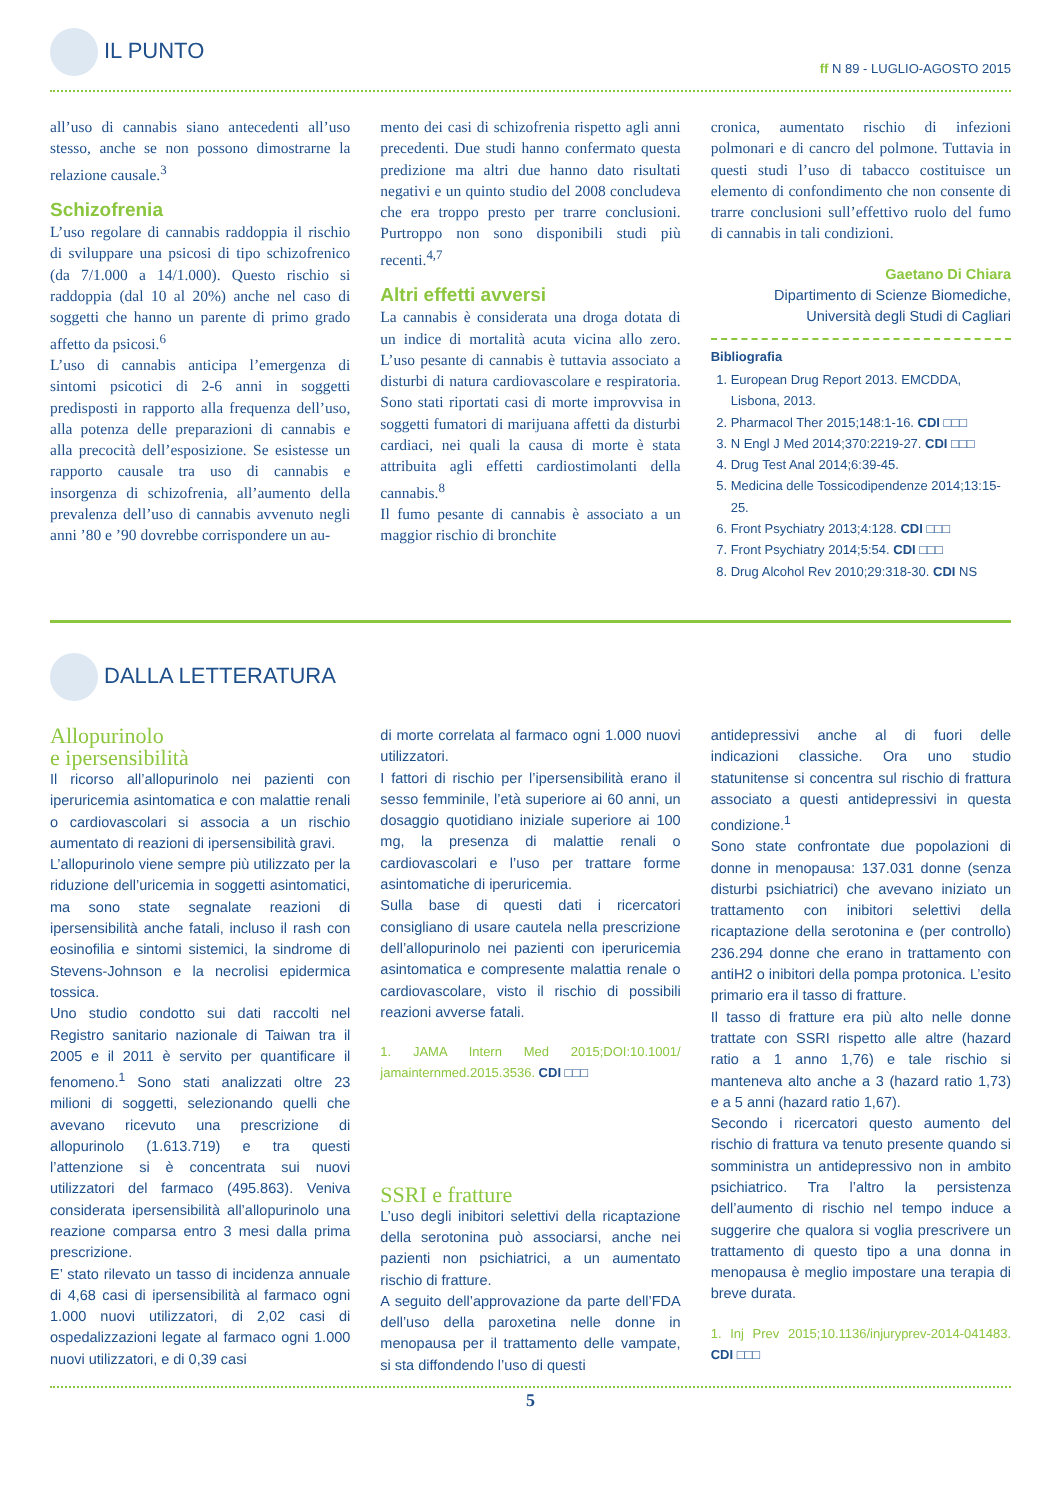IL PUNTO
ff N 89 - LUGLIO-AGOSTO 2015
all’uso di cannabis siano antecedenti all’uso stesso, anche se non possono dimostrarne la relazione causale.<sup>3</sup>
Schizofrenia
L’uso regolare di cannabis raddoppia il rischio di sviluppare una psicosi di tipo schizofrenico (da 7/1.000 a 14/1.000). Questo rischio si raddoppia (dal 10 al 20%) anche nel caso di soggetti che hanno un parente di primo grado affetto da psicosi.<sup>6</sup>
L’uso di cannabis anticipa l’emergenza di sintomi psicotici di 2-6 anni in soggetti predisposti in rapporto alla frequenza dell’uso, alla potenza delle preparazioni di cannabis e alla precocità dell’esposizione. Se esistesse un rapporto causale tra uso di cannabis e insorgenza di schizofrenia, all’aumento della prevalenza dell’uso di cannabis avvenuto negli anni ’80 e ’90 dovrebbe corrispondere un au-
mento dei casi di schizofrenia rispetto agli anni precedenti. Due studi hanno confermato questa predizione ma altri due hanno dato risultati negativi e un quinto studio del 2008 concludeva che era troppo presto per trarre conclusioni. Purtroppo non sono disponibili studi più recenti.<sup>4,7</sup>
Altri effetti avversi
La cannabis è considerata una droga dotata di un indice di mortalità acuta vicina allo zero. L’uso pesante di cannabis è tuttavia associato a disturbi di natura cardiovascolare e respiratoria. Sono stati riportati casi di morte improvvisa in soggetti fumatori di marijuana affetti da disturbi cardiaci, nei quali la causa di morte è stata attribuita agli effetti cardiostimolanti della cannabis.<sup>8</sup>
Il fumo pesante di cannabis è associato a un maggior rischio di bronchite
cronica, aumentato rischio di infezioni polmonari e di cancro del polmone. Tuttavia in questi studi l’uso di tabacco costituisce un elemento di confondimento che non consente di trarre conclusioni sull’effettivo ruolo del fumo di cannabis in tali condizioni.
Gaetano Di Chiara
Dipartimento di Scienze Biomediche,
Università degli Studi di Cagliari
Bibliografia
1. European Drug Report 2013. EMCDDA, Lisbona, 2013.
2. Pharmacol Ther 2015;148:1-16. CDI □□□
3. N Engl J Med 2014;370:2219-27. CDI □□□
4. Drug Test Anal 2014;6:39-45.
5. Medicina delle Tossicodipendenze 2014;13:15-25.
6. Front Psychiatry 2013;4:128. CDI □□□
7. Front Psychiatry 2014;5:54. CDI □□□
8. Drug Alcohol Rev 2010;29:318-30. CDI NS
DALLA LETTERATURA
Allopurinolo
e ipersensibilità
Il ricorso all’allopurinolo nei pazienti con iperuricemia asintomatica e con malattie renali o cardiovascolari si associa a un rischio aumentato di reazioni di ipersensibilità gravi.
L’allopurinolo viene sempre più utilizzato per la riduzione dell’uricemia in soggetti asintomatici, ma sono state segnalate reazioni di ipersensibilità anche fatali, incluso il rash con eosinofilia e sintomi sistemici, la sindrome di Stevens-Johnson e la necrolisi epidermica tossica.
Uno studio condotto sui dati raccolti nel Registro sanitario nazionale di Taiwan tra il 2005 e il 2011 è servito per quantificare il fenomeno.<sup>1</sup> Sono stati analizzati oltre 23 milioni di soggetti, selezionando quelli che avevano ricevuto una prescrizione di allopurinolo (1.613.719) e tra questi l’attenzione si è concentrata sui nuovi utilizzatori del farmaco (495.863). Veniva considerata ipersensibilità all’allopurinolo una reazione comparsa entro 3 mesi dalla prima prescrizione.
E’ stato rilevato un tasso di incidenza annuale di 4,68 casi di ipersensibilità al farmaco ogni 1.000 nuovi utilizzatori, di 2,02 casi di ospedalizzazioni legate al farmaco ogni 1.000 nuovi utilizzatori, e di 0,39 casi
di morte correlata al farmaco ogni 1.000 nuovi utilizzatori.
I fattori di rischio per l’ipersensibilità erano il sesso femminile, l’età superiore ai 60 anni, un dosaggio quotidiano iniziale superiore ai 100 mg, la presenza di malattie renali o cardiovascolari e l’uso per trattare forme asintomatiche di iperuricemia.
Sulla base di questi dati i ricercatori consigliano di usare cautela nella prescrizione dell’allopurinolo nei pazienti con iperuricemia asintomatica e compresente malattia renale o cardiovascolare, visto il rischio di possibili reazioni avverse fatali.
1. JAMA Intern Med 2015;DOI:10.1001/ jamainternmed.2015.3536. CDI □□□
SSRI e fratture
L’uso degli inibitori selettivi della ricaptazione della serotonina può associarsi, anche nei pazienti non psichiatrici, a un aumentato rischio di fratture.
A seguito dell’approvazione da parte dell’FDA dell’uso della paroxetina nelle donne in menopausa per il trattamento delle vampate, si sta diffondendo l’uso di questi
antidepressivi anche al di fuori delle indicazioni classiche. Ora uno studio statunitense si concentra sul rischio di frattura associato a questi antidepressivi in questa condizione.<sup>1</sup>
Sono state confrontate due popolazioni di donne in menopausa: 137.031 donne (senza disturbi psichiatrici) che avevano iniziato un trattamento con inibitori selettivi della ricaptazione della serotonina e (per controllo) 236.294 donne che erano in trattamento con antiH2 o inibitori della pompa protonica. L’esito primario era il tasso di fratture.
Il tasso di fratture era più alto nelle donne trattate con SSRI rispetto alle altre (hazard ratio a 1 anno 1,76) e tale rischio si manteneva alto anche a 3 (hazard ratio 1,73) e a 5 anni (hazard ratio 1,67).
Secondo i ricercatori questo aumento del rischio di frattura va tenuto presente quando si somministra un antidepressivo non in ambito psichiatrico. Tra l’altro la persistenza dell’aumento di rischio nel tempo induce a suggerire che qualora si voglia prescrivere un trattamento di questo tipo a una donna in menopausa è meglio impostare una terapia di breve durata.
1. Inj Prev 2015;10.1136/injuryprev-2014-041483. CDI □□□
5